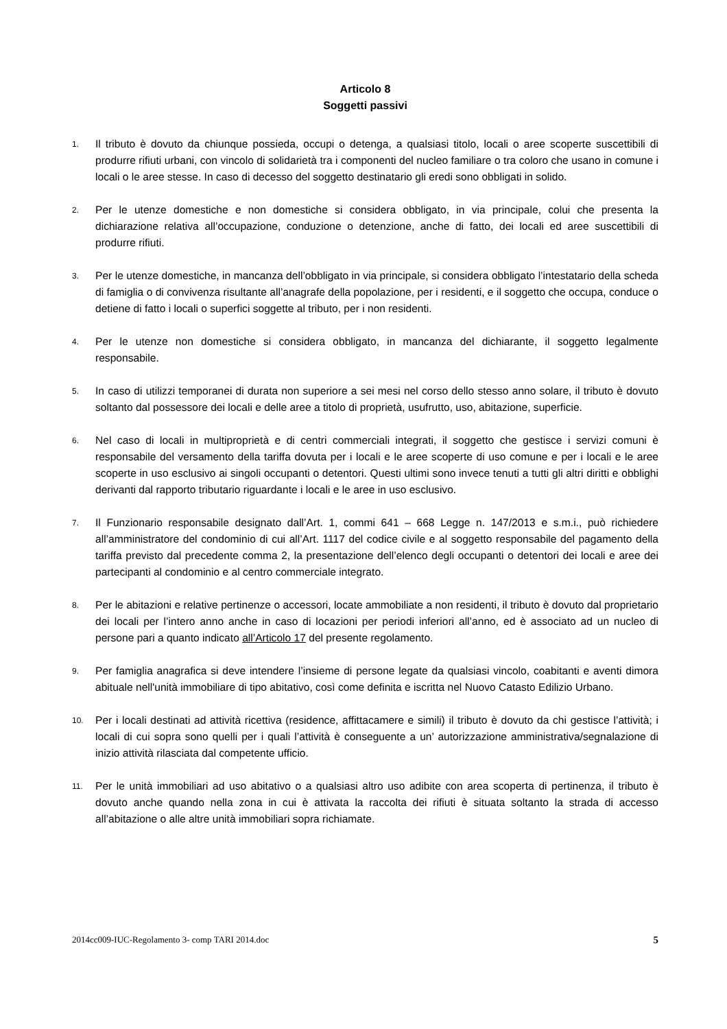Articolo 8
Soggetti passivi
1.
Il tributo è dovuto da chiunque possieda, occupi o detenga, a qualsiasi titolo, locali o aree scoperte suscettibili di produrre rifiuti urbani, con vincolo di solidarietà tra i componenti del nucleo familiare o tra coloro che usano in comune i locali o le aree stesse. In caso di decesso del soggetto destinatario gli eredi sono obbligati in solido.
2.
Per le utenze domestiche e non domestiche si considera obbligato, in via principale, colui che presenta la dichiarazione relativa all’occupazione, conduzione o detenzione, anche di fatto, dei locali ed aree suscettibili di produrre rifiuti.
3.
Per le utenze domestiche, in mancanza dell’obbligato in via principale, si considera obbligato l’intestatario della scheda di famiglia o di convivenza risultante all’anagrafe della popolazione, per i residenti, e il soggetto che occupa, conduce o detiene di fatto i locali o superfici soggette al tributo, per i non residenti.
4.
Per le utenze non domestiche si considera obbligato, in mancanza del dichiarante, il soggetto legalmente responsabile.
5.
In caso di utilizzi temporanei di durata non superiore a sei mesi nel corso dello stesso anno solare, il tributo è dovuto soltanto dal possessore dei locali e delle aree a titolo di proprietà, usufrutto, uso, abitazione, superficie.
6.
Nel caso di locali in multiproprietà e di centri commerciali integrati, il soggetto che gestisce i servizi comuni è responsabile del versamento della tariffa dovuta per i locali e le aree scoperte di uso comune e per i locali e le aree scoperte in uso esclusivo ai singoli occupanti o detentori. Questi ultimi sono invece tenuti a tutti gli altri diritti e obblighi derivanti dal rapporto tributario riguardante i locali e le aree in uso esclusivo.
7.
Il Funzionario responsabile designato dall’Art. 1, commi 641 – 668 Legge n. 147/2013 e s.m.i., può richiedere all’amministratore del condominio di cui all’Art. 1117 del codice civile e al soggetto responsabile del pagamento della tariffa previsto dal precedente comma 2, la presentazione dell’elenco degli occupanti o detentori dei locali e aree dei partecipanti al condominio e al centro commerciale integrato.
8.
Per le abitazioni e relative pertinenze o accessori, locate ammobiliate a non residenti, il tributo è dovuto dal proprietario dei locali per l’intero anno anche in caso di locazioni per periodi inferiori all’anno, ed è associato ad un nucleo di persone pari a quanto indicato all’Articolo 17 del presente regolamento.
9.
Per famiglia anagrafica si deve intendere l’insieme di persone legate da qualsiasi vincolo, coabitanti e aventi dimora abituale nell'unità immobiliare di tipo abitativo, così come definita e iscritta nel Nuovo Catasto Edilizio Urbano.
10.
Per i locali destinati ad attività ricettiva (residence, affittacamere e simili) il tributo è dovuto da chi gestisce l’attività; i locali di cui sopra sono quelli per i quali l’attività è conseguente a un’ autorizzazione amministrativa/segnalazione di inizio attività rilasciata dal competente ufficio.
11.
Per le unità immobiliari ad uso abitativo o a qualsiasi altro uso adibite con area scoperta di pertinenza, il tributo è dovuto anche quando nella zona in cui è attivata la raccolta dei rifiuti è situata soltanto la strada di accesso all’abitazione o alle altre unità immobiliari sopra richiamate.
2014cc009-IUC-Regolamento 3- comp TARI 2014.doc 5